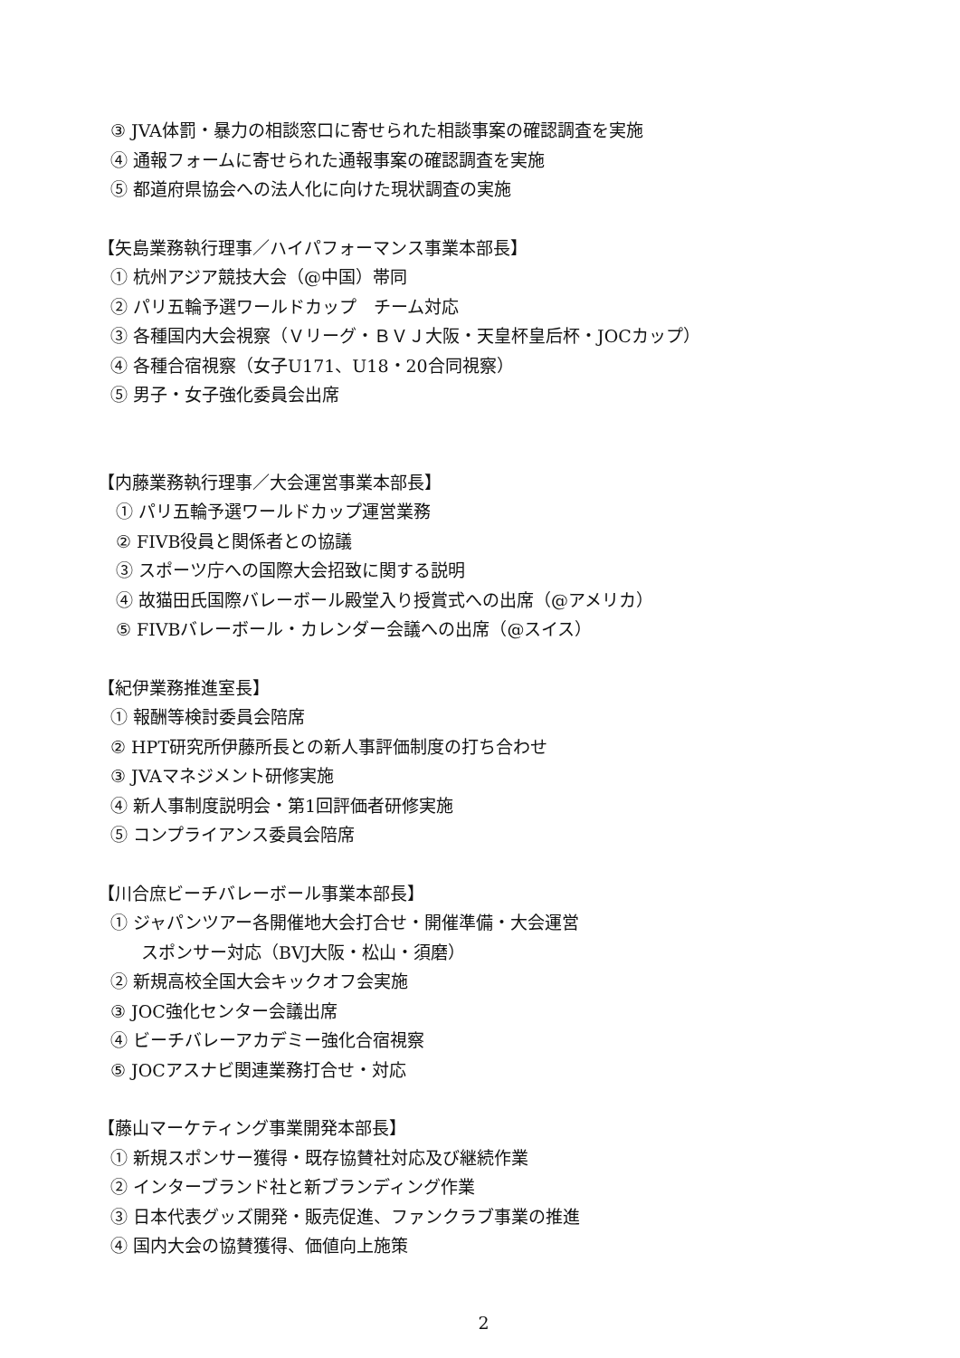③ JVA体罰・暴力の相談窓口に寄せられた相談事案の確認調査を実施
④ 通報フォームに寄せられた通報事案の確認調査を実施
⑤ 都道府県協会への法人化に向けた現状調査の実施
【矢島業務執行理事／ハイパフォーマンス事業本部長】
① 杭州アジア競技大会（@中国）帯同
② パリ五輪予選ワールドカップ　チーム対応
③ 各種国内大会視察（Ｖリーグ・ＢＶＪ大阪・天皇杯皇后杯・JOCカップ）
④ 各種合宿視察（女子U171、U18・20合同視察）
⑤ 男子・女子強化委員会出席
【内藤業務執行理事／大会運営事業本部長】
① パリ五輪予選ワールドカップ運営業務
② FIVB役員と関係者との協議
③ スポーツ庁への国際大会招致に関する説明
④ 故猫田氏国際バレーボール殿堂入り授賞式への出席（@アメリカ）
⑤ FIVBバレーボール・カレンダー会議への出席（@スイス）
【紀伊業務推進室長】
① 報酬等検討委員会陪席
② HPT研究所伊藤所長との新人事評価制度の打ち合わせ
③ JVAマネジメント研修実施
④ 新人事制度説明会・第1回評価者研修実施
⑤ コンプライアンス委員会陪席
【川合庶ビーチバレーボール事業本部長】
① ジャパンツアー各開催地大会打合せ・開催準備・大会運営
スポンサー対応（BVJ大阪・松山・須磨）
② 新規高校全国大会キックオフ会実施
③ JOC強化センター会議出席
④ ビーチバレーアカデミー強化合宿視察
⑤ JOCアスナビ関連業務打合せ・対応
【藤山マーケティング事業開発本部長】
① 新規スポンサー獲得・既存協賛社対応及び継続作業
② インターブランド社と新ブランディング作業
③ 日本代表グッズ開発・販売促進、ファンクラブ事業の推進
④ 国内大会の協賛獲得、価値向上施策
2